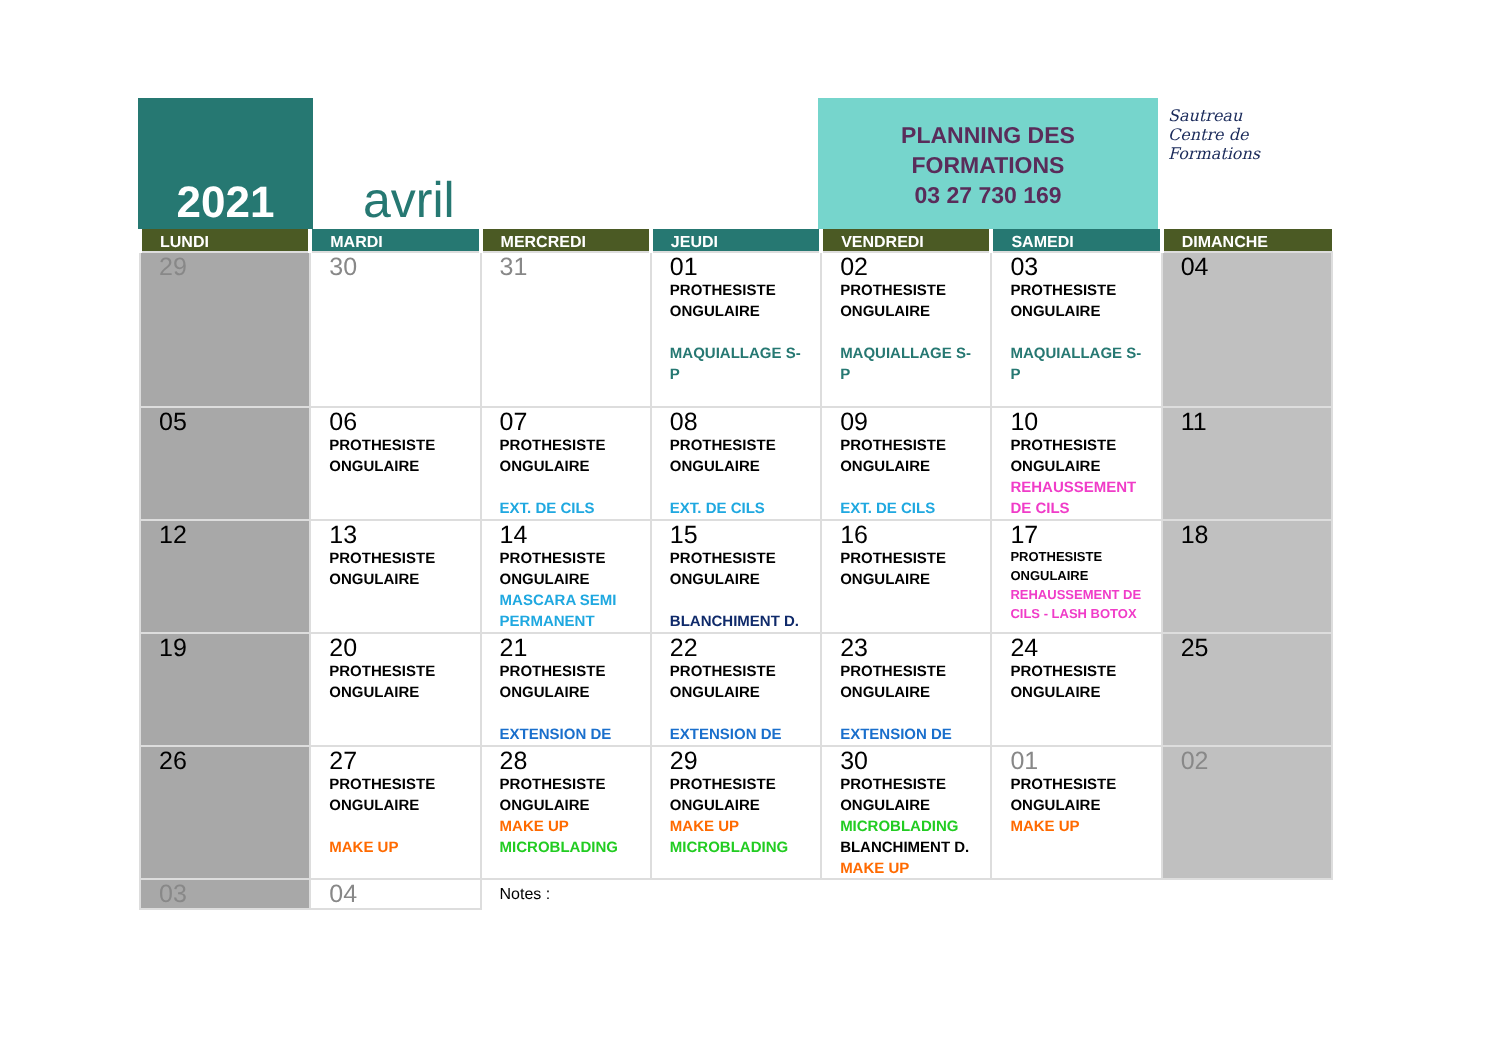2021 avril
PLANNING DES
FORMATIONS
03 27 730 169
Sautreau
Centre de
Formations
| LUNDI | MARDI | MERCREDI | JEUDI | VENDREDI | SAMEDI | DIMANCHE |
| --- | --- | --- | --- | --- | --- | --- |
| 29 | 30 | 31 | 01 PROTHESISTE ONGULAIRE MAQUIALLAGE S-P | 02 PROTHESISTE ONGULAIRE MAQUIALLAGE S-P | 03 PROTHESISTE ONGULAIRE MAQUIALLAGE S-P | 04 |
| 05 | 06 PROTHESISTE ONGULAIRE | 07 PROTHESISTE ONGULAIRE EXT. DE CILS | 08 PROTHESISTE ONGULAIRE EXT. DE CILS | 09 PROTHESISTE ONGULAIRE EXT. DE CILS | 10 PROTHESISTE ONGULAIRE REHAUSSEMENT DE CILS | 11 |
| 12 | 13 PROTHESISTE ONGULAIRE | 14 PROTHESISTE ONGULAIRE MASCARA SEMI PERMANENT | 15 PROTHESISTE ONGULAIRE BLANCHIMENT D. | 16 PROTHESISTE ONGULAIRE | 17 PROTHESISTE ONGULAIRE REHAUSSEMENT DE CILS - LASH BOTOX | 18 |
| 19 | 20 PROTHESISTE ONGULAIRE | 21 PROTHESISTE ONGULAIRE EXTENSION DE | 22 PROTHESISTE ONGULAIRE EXTENSION DE | 23 PROTHESISTE ONGULAIRE EXTENSION DE | 24 PROTHESISTE ONGULAIRE | 25 |
| 26 | 27 PROTHESISTE ONGULAIRE MAKE UP | 28 PROTHESISTE ONGULAIRE MAKE UP MICROBLADING | 29 PROTHESISTE ONGULAIRE MAKE UP MICROBLADING | 30 PROTHESISTE ONGULAIRE MICROBLADING BLANCHIMENT D. MAKE UP | 01 PROTHESISTE ONGULAIRE MAKE UP | 02 |
| 03 | 04 | Notes : | | | | |